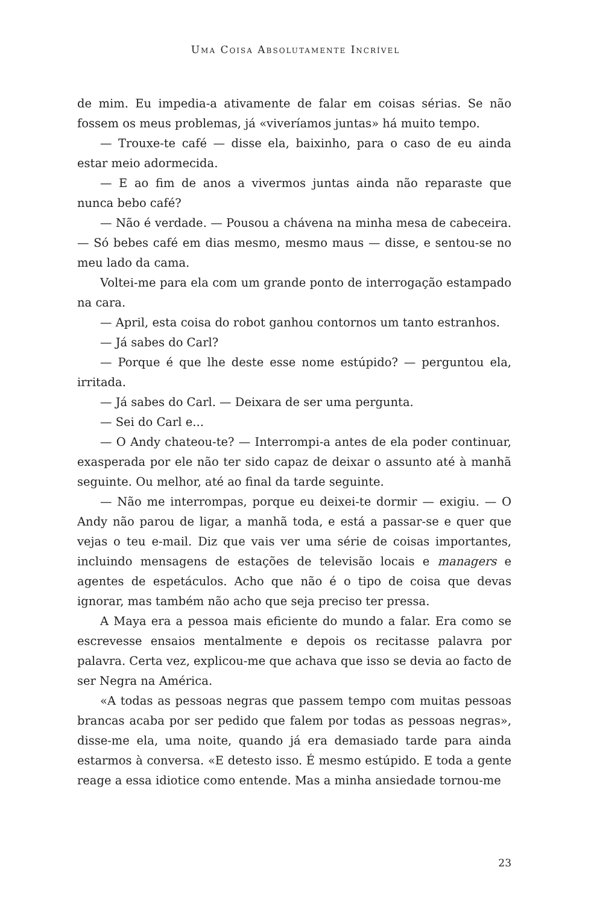Uma Coisa Absolutamente Incrível
de mim. Eu impedia-a ativamente de falar em coisas sérias. Se não fossem os meus problemas, já «viveríamos juntas» há muito tempo.
— Trouxe-te café — disse ela, baixinho, para o caso de eu ainda estar meio adormecida.
— E ao fim de anos a vivermos juntas ainda não reparaste que nunca bebo café?
— Não é verdade. — Pousou a chávena na minha mesa de cabeceira. — Só bebes café em dias mesmo, mesmo maus — disse, e sentou-se no meu lado da cama.
Voltei-me para ela com um grande ponto de interrogação estampado na cara.
— April, esta coisa do robot ganhou contornos um tanto estranhos.
— Já sabes do Carl?
— Porque é que lhe deste esse nome estúpido? — perguntou ela, irritada.
— Já sabes do Carl. — Deixara de ser uma pergunta.
— Sei do Carl e...
— O Andy chateou-te? — Interrompi-a antes de ela poder continuar, exasperada por ele não ter sido capaz de deixar o assunto até à manhã seguinte. Ou melhor, até ao final da tarde seguinte.
— Não me interrompas, porque eu deixei-te dormir — exigiu. — O Andy não parou de ligar, a manhã toda, e está a passar-se e quer que vejas o teu e-mail. Diz que vais ver uma série de coisas importantes, incluindo mensagens de estações de televisão locais e managers e agentes de espetáculos. Acho que não é o tipo de coisa que devas ignorar, mas também não acho que seja preciso ter pressa.
A Maya era a pessoa mais eficiente do mundo a falar. Era como se escrevesse ensaios mentalmente e depois os recitasse palavra por palavra. Certa vez, explicou-me que achava que isso se devia ao facto de ser Negra na América.
«A todas as pessoas negras que passem tempo com muitas pessoas brancas acaba por ser pedido que falem por todas as pessoas negras», disse-me ela, uma noite, quando já era demasiado tarde para ainda estarmos à conversa. «E detesto isso. É mesmo estúpido. E toda a gente reage a essa idiotice como entende. Mas a minha ansiedade tornou-me
23